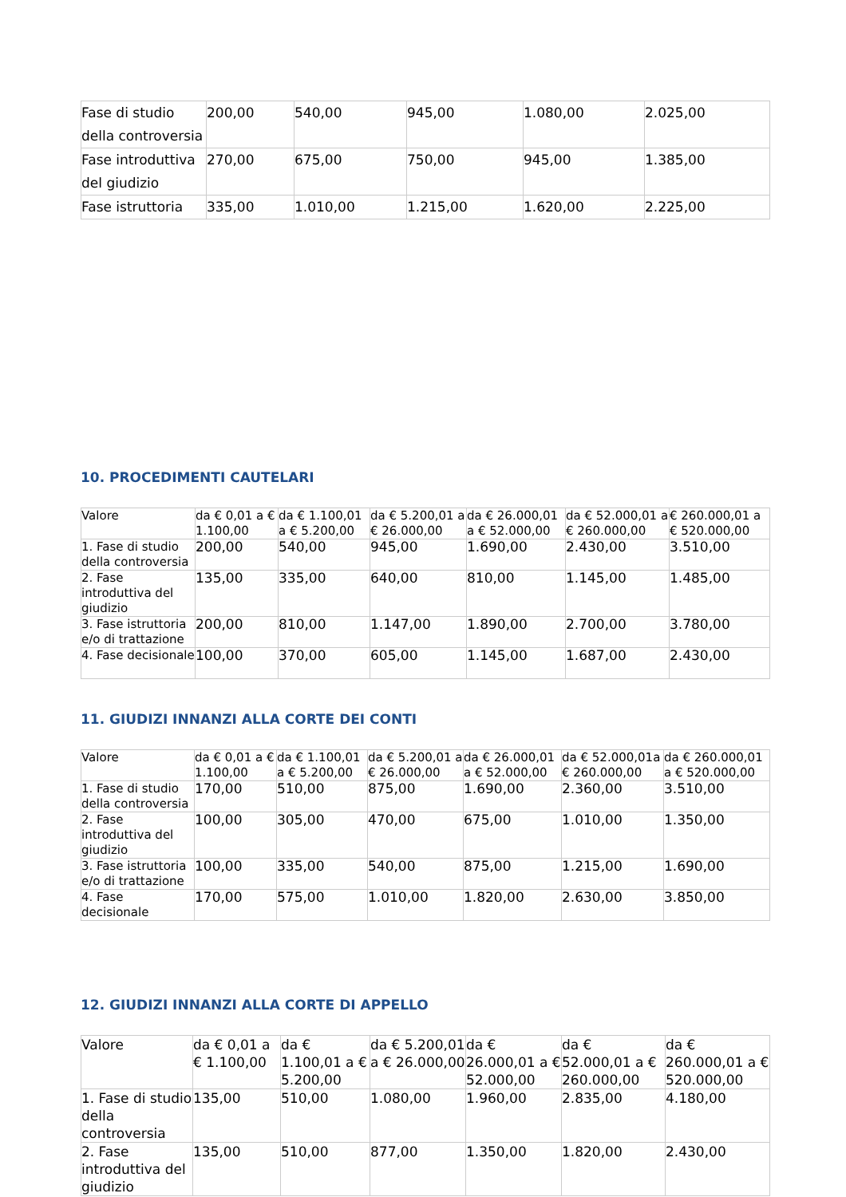| Fase di studio della controversia | 200,00 | 540,00 | 945,00 | 1.080,00 | 2.025,00 |
| Fase introduttiva del giudizio | 270,00 | 675,00 | 750,00 | 945,00 | 1.385,00 |
| Fase istruttoria | 335,00 | 1.010,00 | 1.215,00 | 1.620,00 | 2.225,00 |
10. PROCEDIMENTI CAUTELARI
| Valore | da € 0,01 a € 1.100,00 | da € 1.100,01 a € 5.200,00 | da € 5.200,01 a € 26.000,00 | da € 26.000,01 a € 52.000,00 | da € 52.000,01 a € 260.000,00 | € 260.000,01 a € 520.000,00 |
| 1. Fase di studio della controversia | 200,00 | 540,00 | 945,00 | 1.690,00 | 2.430,00 | 3.510,00 |
| 2. Fase introduttiva del giudizio | 135,00 | 335,00 | 640,00 | 810,00 | 1.145,00 | 1.485,00 |
| 3. Fase istruttoria e/o di trattazione | 200,00 | 810,00 | 1.147,00 | 1.890,00 | 2.700,00 | 3.780,00 |
| 4. Fase decisionale | 100,00 | 370,00 | 605,00 | 1.145,00 | 1.687,00 | 2.430,00 |
11. GIUDIZI INNANZI ALLA CORTE DEI CONTI
| Valore | da € 0,01 a € 1.100,00 | da € 1.100,01 a € 5.200,00 | da € 5.200,01 a € 26.000,00 | da € 26.000,01 a € 52.000,00 | da € 52.000,01a € 260.000,00 | da € 260.000,01 a € 520.000,00 |
| 1. Fase di studio della controversia | 170,00 | 510,00 | 875,00 | 1.690,00 | 2.360,00 | 3.510,00 |
| 2. Fase introduttiva del giudizio | 100,00 | 305,00 | 470,00 | 675,00 | 1.010,00 | 1.350,00 |
| 3. Fase istruttoria e/o di trattazione | 100,00 | 335,00 | 540,00 | 875,00 | 1.215,00 | 1.690,00 |
| 4. Fase decisionale | 170,00 | 575,00 | 1.010,00 | 1.820,00 | 2.630,00 | 3.850,00 |
12. GIUDIZI INNANZI ALLA CORTE DI APPELLO
| Valore | da € 0,01 a € 1.100,00 | da € 1.100,01 a € 5.200,00 | da € 5.200,01 a € 26.000,00 | da € 26.000,01 a € 52.000,00 | da € 52.000,01 a € 260.000,00 | da € 260.000,01 a € 520.000,00 |
| 1. Fase di studio della controversia | 135,00 | 510,00 | 1.080,00 | 1.960,00 | 2.835,00 | 4.180,00 |
| 2. Fase introduttiva del giudizio | 135,00 | 510,00 | 877,00 | 1.350,00 | 1.820,00 | 2.430,00 |